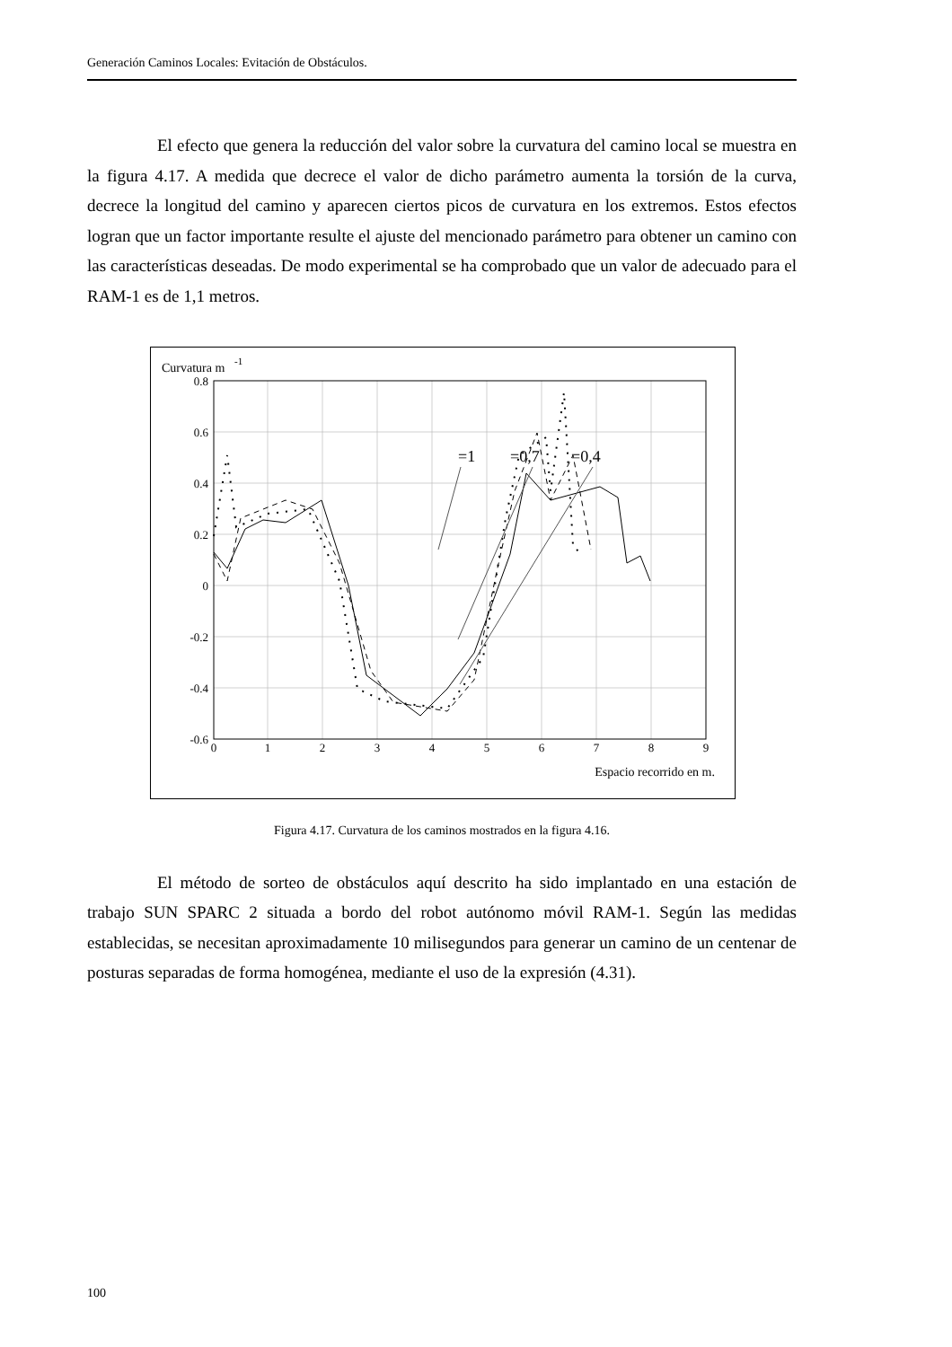Generación Caminos Locales: Evitación de Obstáculos.
El efecto que genera la reducción del valor sobre la curvatura del camino local se muestra en la figura 4.17. A medida que decrece el valor de dicho parámetro aumenta la torsión de la curva, decrece la longitud del camino y aparecen ciertos picos de curvatura en los extremos. Estos efectos logran que un factor importante resulte el ajuste del mencionado parámetro para obtener un camino con las características deseadas. De modo experimental se ha comprobado que un valor de adecuado para el RAM-1 es de 1,1 metros.
Curvatura m
-1
0.8
0.6
0.4
0.2
0
-0.2
-0.4
-0.6
0
1
2
3
4
5
6
7
8
9
Espacio recorrido en m.
=1
=0,7
=0,4
Figura 4.17. Curvatura de los caminos mostrados en la figura 4.16.
El método de sorteo de obstáculos aquí descrito ha sido implantado en una estación de trabajo SUN SPARC 2 situada a bordo del robot autónomo móvil RAM-1. Según las medidas establecidas, se necesitan aproximadamente 10 milisegundos para generar un camino de un centenar de posturas separadas de forma homogénea, mediante el uso de la expresión (4.31).
100